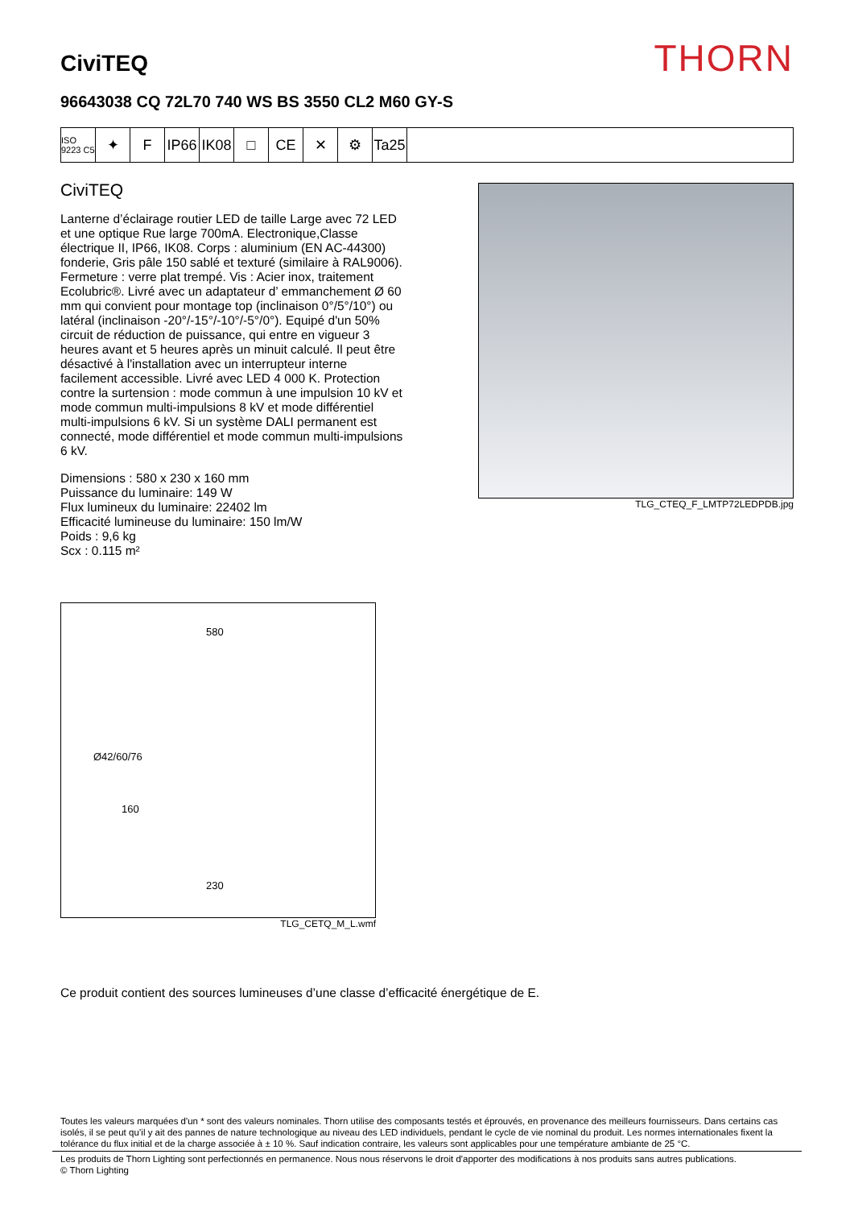CiviTEQ
THORN
96643038 CQ 72L70 740 WS BS 3550 CL2 M60 GY-S
ISO 9223 C5
✦ F IP66
IK08
□ CE ✕ ⚙ Ta25
CiviTEQ
Lanterne d’éclairage routier LED de taille Large avec 72 LED et une optique Rue large 700mA. Electronique,Classe électrique II, IP66, IK08. Corps : aluminium (EN AC-44300) fonderie, Gris pâle 150 sablé et texturé (similaire à RAL9006). Fermeture : verre plat trempé. Vis : Acier inox, traitement Ecolubric®. Livré avec un adaptateur d’ emmanchement Ø 60 mm qui convient pour montage top (inclinaison 0°/5°/10°) ou latéral (inclinaison -20°/-15°/-10°/-5°/0°). Equipé d'un 50% circuit de réduction de puissance, qui entre en vigueur 3 heures avant et 5 heures après un minuit calculé. Il peut être désactivé à l'installation avec un interrupteur interne facilement accessible. Livré avec LED 4 000 K. Protection contre la surtension : mode commun à une impulsion 10 kV et mode commun multi-impulsions 8 kV et mode différentiel multi-impulsions 6 kV. Si un système DALI permanent est connecté, mode différentiel et mode commun multi-impulsions 6 kV.
Dimensions : 580 x 230 x 160 mm
Puissance du luminaire: 149 W
Flux lumineux du luminaire: 22402 lm
Efficacité lumineuse du luminaire: 150 lm/W
Poids : 9,6 kg
Scx : 0.115 m²
TLG_CTEQ_F_LMTP72LEDPDB.jpg
580
Ø42/60/76
160
230
TLG_CETQ_M_L.wmf
Ce produit contient des sources lumineuses d’une classe d’efficacité énergétique de E.
Toutes les valeurs marquées d'un * sont des valeurs nominales. Thorn utilise des composants testés et éprouvés, en provenance des meilleurs fournisseurs. Dans certains cas isolés, il se peut qu’il y ait des pannes de nature technologique au niveau des LED individuels, pendant le cycle de vie nominal du produit. Les normes internationales fixent la tolérance du flux initial et de la charge associée à ± 10 %. Sauf indication contraire, les valeurs sont applicables pour une température ambiante de 25 °C.
Les produits de Thorn Lighting sont perfectionnés en permanence. Nous nous réservons le droit d'apporter des modifications à nos produits sans autres publications.
© Thorn Lighting